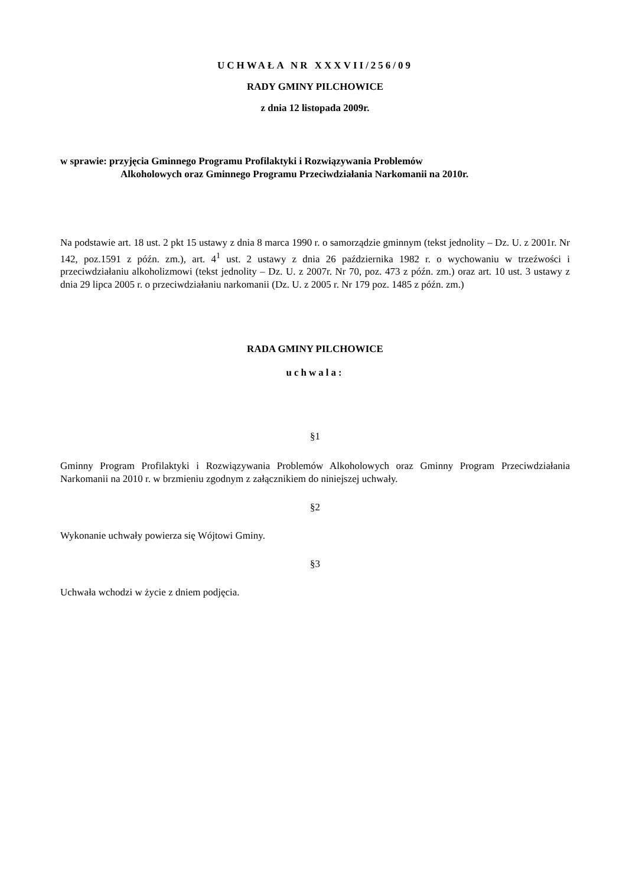UCHWAŁA NR XXXVII/256/09
RADY GMINY PILCHOWICE
z dnia 12 listopada 2009r.
w sprawie: przyjęcia Gminnego Programu Profilaktyki i Rozwiązywania Problemów
Alkoholowych oraz Gminnego Programu Przeciwdziałania Narkomanii na 2010r.
Na podstawie art. 18 ust. 2 pkt 15 ustawy z dnia 8 marca 1990 r. o samorządzie gminnym (tekst jednolity – Dz. U. z 2001r. Nr 142, poz.1591 z późn. zm.), art. 4<sup>1</sup> ust. 2 ustawy z dnia 26 października 1982 r. o wychowaniu w trzeźwości i przeciwdziałaniu alkoholizmowi (tekst jednolity – Dz. U. z 2007r. Nr 70, poz. 473 z późn. zm.) oraz art. 10 ust. 3 ustawy z dnia 29 lipca 2005 r. o przeciwdziałaniu narkomanii (Dz. U. z 2005 r. Nr 179 poz. 1485 z późn. zm.)
RADA GMINY PILCHOWICE
uchwala:
§1
Gminny Program Profilaktyki i Rozwiązywania Problemów Alkoholowych oraz Gminny Program Przeciwdziałania Narkomanii na 2010 r. w brzmieniu zgodnym z załącznikiem do niniejszej uchwały.
§2
Wykonanie uchwały powierza się Wójtowi Gminy.
§3
Uchwała wchodzi w życie z dniem podjęcia.